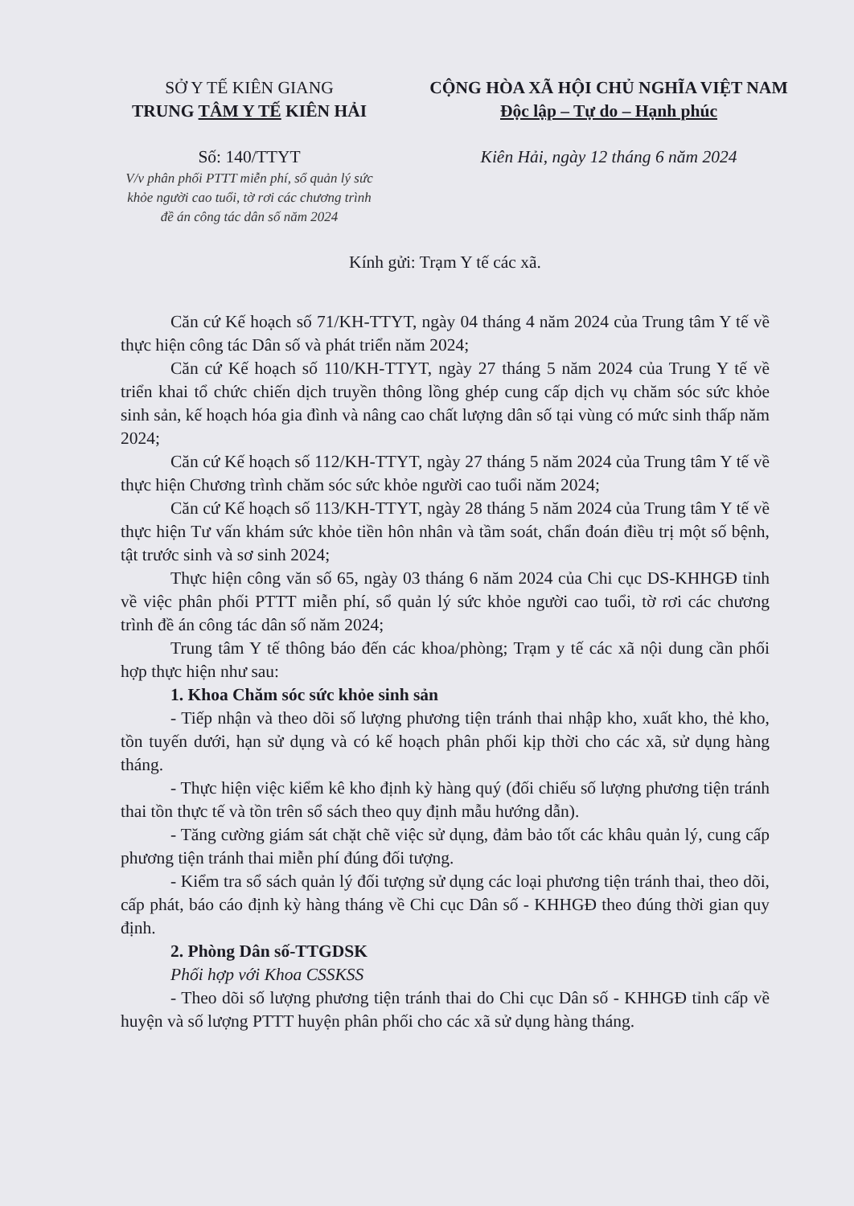SỞ Y TẾ KIÊN GIANG
TRUNG TÂM Y TẾ KIÊN HẢI
Số: 140/TTYT
V/v phân phối PTTT miễn phí, sổ quản lý sức khỏe người cao tuổi, tờ rơi các chương trình đề án công tác dân số năm 2024
CỘNG HÒA XÃ HỘI CHỦ NGHĨA VIỆT NAM
Độc lập – Tự do – Hạnh phúc
Kiên Hải, ngày 12 tháng 6 năm 2024
Kính gửi: Trạm Y tế các xã.
Căn cứ Kế hoạch số 71/KH-TTYT, ngày 04 tháng 4 năm 2024 của Trung tâm Y tế về thực hiện công tác Dân số và phát triển năm 2024;
Căn cứ Kế hoạch số 110/KH-TTYT, ngày 27 tháng 5 năm 2024 của Trung Y tế về triển khai tổ chức chiến dịch truyền thông lồng ghép cung cấp dịch vụ chăm sóc sức khỏe sinh sản, kế hoạch hóa gia đình và nâng cao chất lượng dân số tại vùng có mức sinh thấp năm 2024;
Căn cứ Kế hoạch số 112/KH-TTYT, ngày 27 tháng 5 năm 2024 của Trung tâm Y tế về thực hiện Chương trình chăm sóc sức khỏe người cao tuổi năm 2024;
Căn cứ Kế hoạch số 113/KH-TTYT, ngày 28 tháng 5 năm 2024 của Trung tâm Y tế về thực hiện Tư vấn khám sức khỏe tiền hôn nhân và tầm soát, chẩn đoán điều trị một số bệnh, tật trước sinh và sơ sinh 2024;
Thực hiện công văn số 65, ngày 03 tháng 6 năm 2024 của Chi cục DS-KHHGĐ tỉnh về việc phân phối PTTT miễn phí, sổ quản lý sức khỏe người cao tuổi, tờ rơi các chương trình đề án công tác dân số năm 2024;
Trung tâm Y tế thông báo đến các khoa/phòng; Trạm y tế các xã nội dung cần phối hợp thực hiện như sau:
1. Khoa Chăm sóc sức khỏe sinh sản
- Tiếp nhận và theo dõi số lượng phương tiện tránh thai nhập kho, xuất kho, thẻ kho, tồn tuyến dưới, hạn sử dụng và có kế hoạch phân phối kịp thời cho các xã, sử dụng hàng tháng.
- Thực hiện việc kiểm kê kho định kỳ hàng quý (đối chiếu số lượng phương tiện tránh thai tồn thực tế và tồn trên sổ sách theo quy định mẫu hướng dẫn).
- Tăng cường giám sát chặt chẽ việc sử dụng, đảm bảo tốt các khâu quản lý, cung cấp phương tiện tránh thai miễn phí đúng đối tượng.
- Kiểm tra sổ sách quản lý đối tượng sử dụng các loại phương tiện tránh thai, theo dõi, cấp phát, báo cáo định kỳ hàng tháng về Chi cục Dân số - KHHGĐ theo đúng thời gian quy định.
2. Phòng Dân số-TTGDSK
Phối hợp với Khoa CSSKSS
- Theo dõi số lượng phương tiện tránh thai do Chi cục Dân số - KHHGĐ tỉnh cấp về huyện và số lượng PTTT huyện phân phối cho các xã sử dụng hàng tháng.